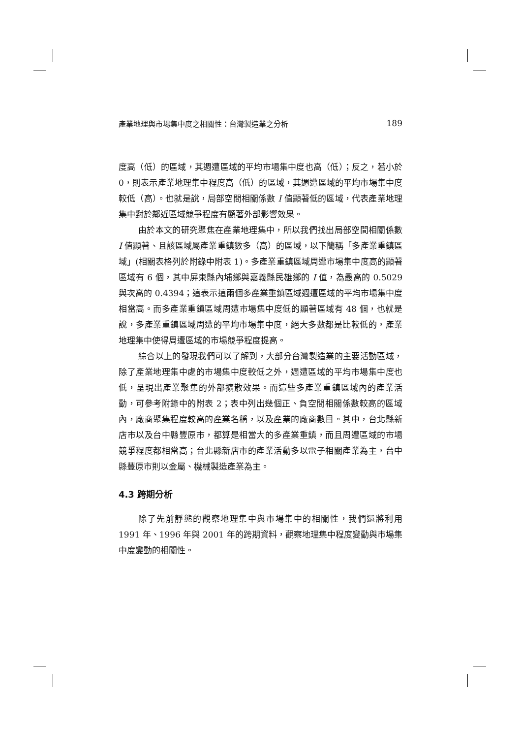產業地理與市場集中度之相關性：台灣製造業之分析 189
度高（低）的區域，其週遭區域的平均市場集中度也高（低）；反之，若小於 0，則表示產業地理集中程度高（低）的區域，其週遭區域的平均市場集中度較低（高）。也就是說，局部空間相關係數 I 值顯著低的區域，代表產業地理集中對於鄰近區域競爭程度有顯著外部影響效果。
由於本文的研究聚焦在產業地理集中，所以我們找出局部空間相關係數 I 值顯著、且該區域屬產業重鎮數多（高）的區域，以下簡稱「多產業重鎮區域」(相關表格列於附錄中附表 1)。多產業重鎮區域周遭市場集中度高的顯著區域有 6 個，其中屏東縣內埔鄉與嘉義縣民雄鄉的 I 值，為最高的 0.5029 與次高的 0.4394；這表示這兩個多產業重鎮區域週遭區域的平均市場集中度相當高。而多產業重鎮區域周遭市場集中度低的顯著區域有 48 個，也就是說，多產業重鎮區域周遭的平均市場集中度，絕大多數都是比較低的，產業地理集中使得周遭區域的市場競爭程度提高。
綜合以上的發現我們可以了解到，大部分台灣製造業的主要活動區域，除了產業地理集中處的市場集中度較低之外，週遭區域的平均市場集中度也低，呈現出產業聚集的外部擴散效果。而這些多產業重鎮區域內的產業活動，可參考附錄中的附表 2；表中列出幾個正、負空間相關係數較高的區域內，廠商聚集程度較高的產業名稱，以及產業的廠商數目。其中，台北縣新店市以及台中縣豐原市，都算是相當大的多產業重鎮，而且周遭區域的市場競爭程度都相當高；台北縣新店市的產業活動多以電子相關產業為主，台中縣豐原市則以金屬、機械製造產業為主。
4.3 跨期分析
除了先前靜態的觀察地理集中與市場集中的相關性，我們還將利用 1991 年、1996 年與 2001 年的跨期資料，觀察地理集中程度變動與市場集中度變動的相關性。